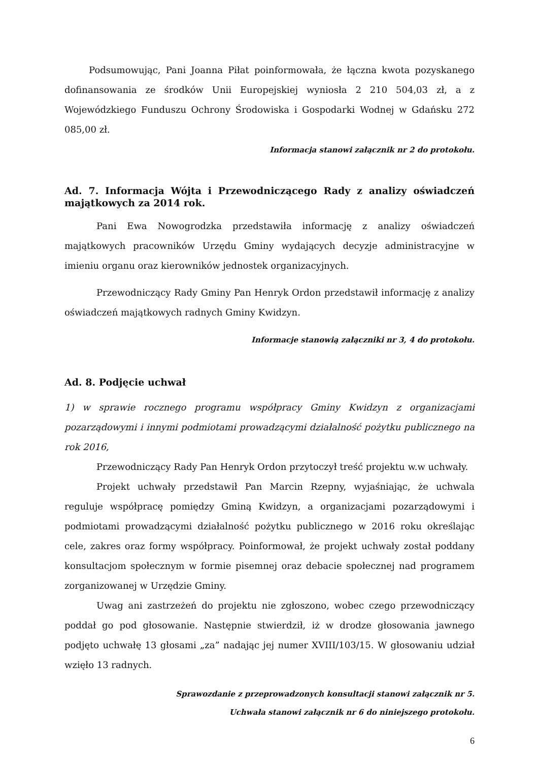Podsumowując, Pani Joanna Piłat poinformowała, że łączna kwota pozyskanego dofinansowania ze środków Unii Europejskiej wyniosła 2 210 504,03 zł, a z Wojewódzkiego Funduszu Ochrony Środowiska i Gospodarki Wodnej w Gdańsku 272 085,00 zł.
Informacja stanowi załącznik nr 2 do protokołu.
Ad. 7. Informacja Wójta i Przewodniczącego Rady z analizy oświadczeń majątkowych za 2014 rok.
Pani Ewa Nowogrodzka przedstawiła informację z analizy oświadczeń majątkowych pracowników Urzędu Gminy wydających decyzje administracyjne w imieniu organu oraz kierowników jednostek organizacyjnych.
Przewodniczący Rady Gminy Pan Henryk Ordon przedstawił informację z analizy oświadczeń majątkowych radnych Gminy Kwidzyn.
Informacje stanowią załączniki nr 3, 4 do protokołu.
Ad. 8. Podjęcie uchwał
1) w sprawie rocznego programu współpracy Gminy Kwidzyn z organizacjami pozarządowymi i innymi podmiotami prowadzącymi działalność pożytku publicznego na rok 2016,
Przewodniczący Rady Pan Henryk Ordon przytoczył treść projektu w.w uchwały.
Projekt uchwały przedstawił Pan Marcin Rzepny, wyjaśniając, że uchwala reguluje współpracę pomiędzy Gminą Kwidzyn, a organizacjami pozarządowymi i podmiotami prowadzącymi działalność pożytku publicznego w 2016 roku określając cele, zakres oraz formy współpracy. Poinformował, że projekt uchwały został poddany konsultacjom społecznym w formie pisemnej oraz debacie społecznej nad programem zorganizowanej w Urzędzie Gminy.
Uwag ani zastrzeżeń do projektu nie zgłoszono, wobec czego przewodniczący poddał go pod głosowanie. Następnie stwierdził, iż w drodze głosowania jawnego podjęto uchwałę 13 głosami „za” nadając jej numer XVIII/103/15. W głosowaniu udział wzięło 13 radnych.
Sprawozdanie z przeprowadzonych konsultacji stanowi załącznik nr 5.
Uchwała stanowi załącznik nr 6 do niniejszego protokołu.
6